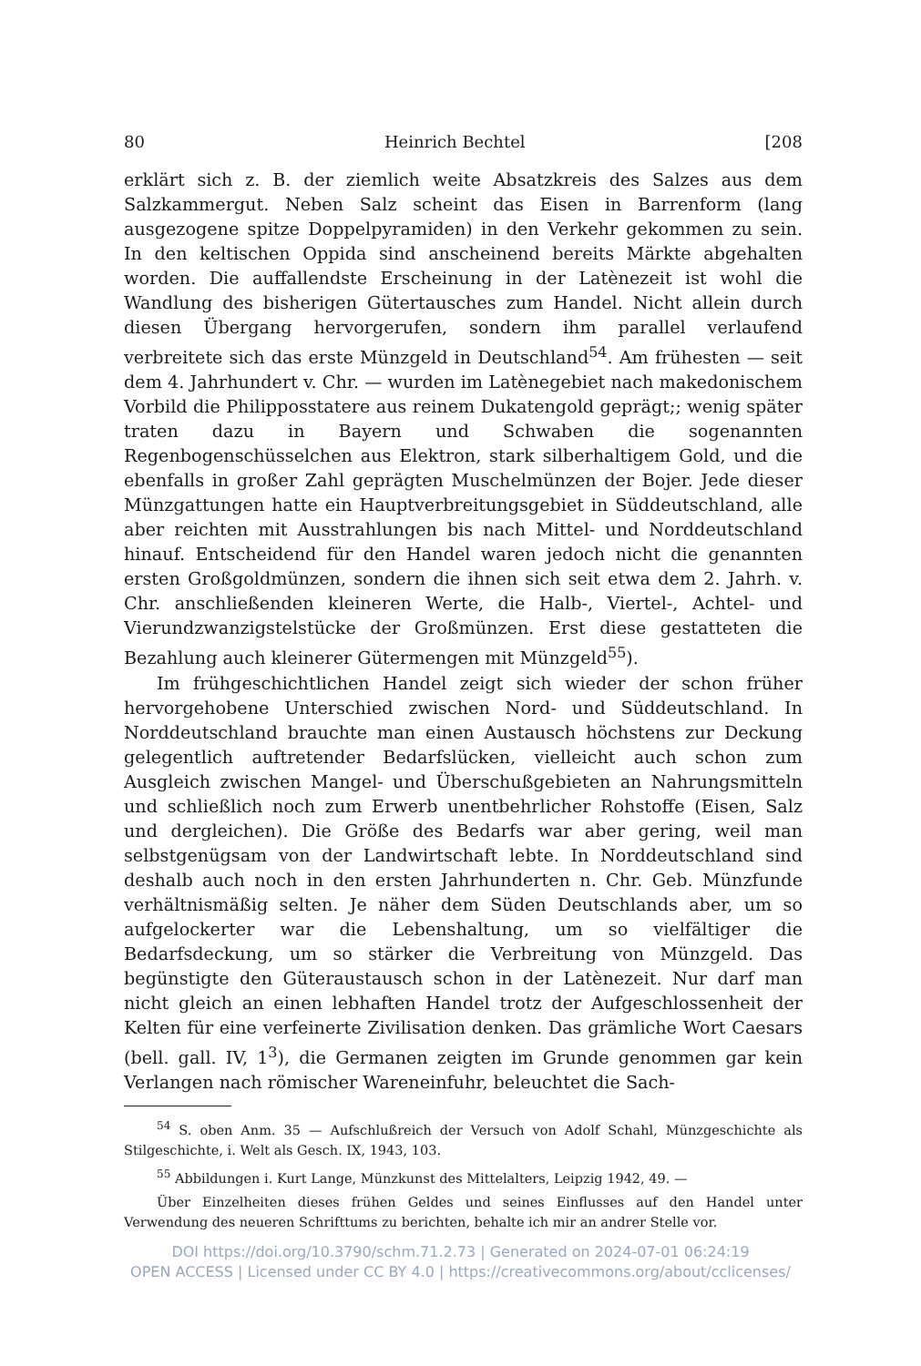80 Heinrich Bechtel [208
erklärt sich z. B. der ziemlich weite Absatzkreis des Salzes aus dem Salzkammergut. Neben Salz scheint das Eisen in Barrenform (lang ausgezogene spitze Doppelpyramiden) in den Verkehr gekommen zu sein. In den keltischen Oppida sind anscheinend bereits Märkte abgehalten worden. Die auffallendste Erscheinung in der Latènezeit ist wohl die Wandlung des bisherigen Gütertausches zum Handel. Nicht allein durch diesen Übergang hervorgerufen, sondern ihm parallel verlaufend verbreitete sich das erste Münzgeld in Deutschland<sup>54</sup>. Am frühesten — seit dem 4. Jahrhundert v. Chr. — wurden im Latènegebiet nach makedonischem Vorbild die Philipposstatere aus reinem Dukatengold geprägt;; wenig später traten dazu in Bayern und Schwaben die sogenannten Regenbogenschüsselchen aus Elektron, stark silberhaltigem Gold, und die ebenfalls in großer Zahl geprägten Muschelmünzen der Bojer. Jede dieser Münzgattungen hatte ein Hauptverbreitungsgebiet in Süddeutschland, alle aber reichten mit Ausstrahlungen bis nach Mittel- und Norddeutschland hinauf. Entscheidend für den Handel waren jedoch nicht die genannten ersten Großgoldmünzen, sondern die ihnen sich seit etwa dem 2. Jahrh. v. Chr. anschließenden kleineren Werte, die Halb-, Viertel-, Achtel- und Vierundzwanzigstelstücke der Großmünzen. Erst diese gestatteten die Bezahlung auch kleinerer Gütermengen mit Münzgeld<sup>55</sup>).
Im frühgeschichtlichen Handel zeigt sich wieder der schon früher hervorgehobene Unterschied zwischen Nord- und Süddeutschland. In Norddeutschland brauchte man einen Austausch höchstens zur Deckung gelegentlich auftretender Bedarfslücken, vielleicht auch schon zum Ausgleich zwischen Mangel- und Überschußgebieten an Nahrungsmitteln und schließlich noch zum Erwerb unentbehrlicher Rohstoffe (Eisen, Salz und dergleichen). Die Größe des Bedarfs war aber gering, weil man selbstgenügsam von der Landwirtschaft lebte. In Norddeutschland sind deshalb auch noch in den ersten Jahrhunderten n. Chr. Geb. Münzfunde verhältnismäßig selten. Je näher dem Süden Deutschlands aber, um so aufgelockerter war die Lebenshaltung, um so vielfältiger die Bedarfsdeckung, um so stärker die Verbreitung von Münzgeld. Das begünstigte den Güteraustausch schon in der Latènezeit. Nur darf man nicht gleich an einen lebhaften Handel trotz der Aufgeschlossenheit der Kelten für eine verfeinerte Zivilisation denken. Das grämliche Wort Caesars (bell. gall. IV, 1<sup>3</sup>), die Germanen zeigten im Grunde genommen gar kein Verlangen nach römischer Wareneinfuhr, beleuchtet die Sach-
<sup>54</sup> S. oben Anm. 35 — Aufschlußreich der Versuch von Adolf Schahl, Münzgeschichte als Stilgeschichte, i. Welt als Gesch. IX, 1943, 103.
<sup>55</sup> Abbildungen i. Kurt Lange, Münzkunst des Mittelalters, Leipzig 1942, 49. —
Über Einzelheiten dieses frühen Geldes und seines Einflusses auf den Handel unter Verwendung des neueren Schrifttums zu berichten, behalte ich mir an andrer Stelle vor.
DOI https://doi.org/10.3790/schm.71.2.73 | Generated on 2024-07-01 06:24:19
OPEN ACCESS | Licensed under CC BY 4.0 | https://creativecommons.org/about/cclicenses/